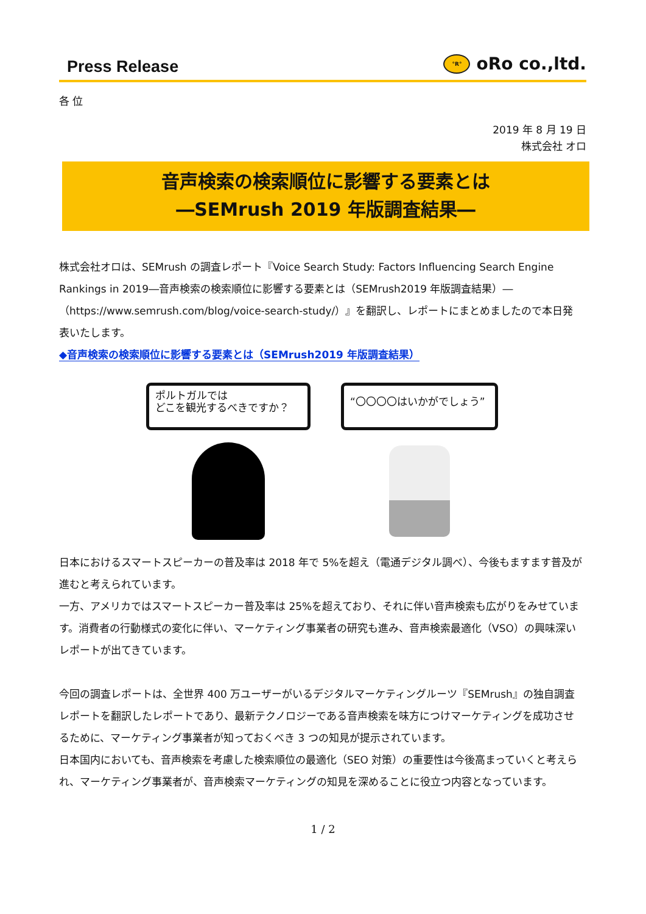Press Release
°R° oRo co.,ltd.
各 位
2019 年 8 月 19 日
株式会社 オロ
音声検索の検索順位に影響する要素とは
―SEMrush 2019 年版調査結果―
株式会社オロは、SEMrush の調査レポート『Voice Search Study: Factors Influencing Search Engine Rankings in 2019―音声検索の検索順位に影響する要素とは（SEMrush2019 年版調査結果）―（https://www.semrush.com/blog/voice-search-study/）』を翻訳し、レポートにまとめましたので本日発表いたします。
◆音声検索の検索順位に影響する要素とは（SEMrush2019 年版調査結果）
ポルトガルでは
どこを観光するべきですか？
“〇〇〇〇はいかがでしょう”
日本におけるスマートスピーカーの普及率は 2018 年で 5%を超え（電通デジタル調べ）、今後もますます普及が進むと考えられています。
一方、アメリカではスマートスピーカー普及率は 25%を超えており、それに伴い音声検索も広がりをみせています。消費者の行動様式の変化に伴い、マーケティング事業者の研究も進み、音声検索最適化（VSO）の興味深いレポートが出てきています。
今回の調査レポートは、全世界 400 万ユーザーがいるデジタルマーケティングルーツ『SEMrush』の独自調査レポートを翻訳したレポートであり、最新テクノロジーである音声検索を味方につけマーケティングを成功させるために、マーケティング事業者が知っておくべき 3 つの知見が提示されています。
日本国内においても、音声検索を考慮した検索順位の最適化（SEO 対策）の重要性は今後高まっていくと考えられ、マーケティング事業者が、音声検索マーケティングの知見を深めることに役立つ内容となっています。
1 / 2